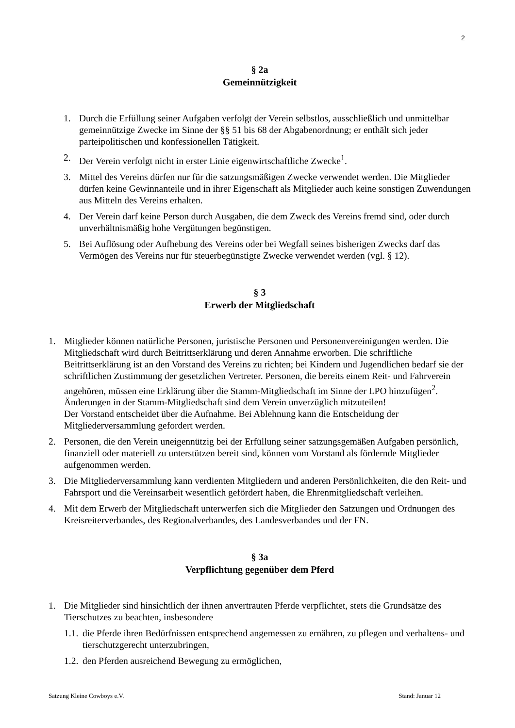2
§ 2a
Gemeinnützigkeit
1. Durch die Erfüllung seiner Aufgaben verfolgt der Verein selbstlos, ausschließlich und unmittelbar gemeinnützige Zwecke im Sinne der §§ 51 bis 68 der Abgabenordnung; er enthält sich jeder parteipolitischen und konfessionellen Tätigkeit.
2. Der Verein verfolgt nicht in erster Linie eigenwirtschaftliche Zwecke<sup>1</sup>.
3. Mittel des Vereins dürfen nur für die satzungsmäßigen Zwecke verwendet werden. Die Mitglieder dürfen keine Gewinnanteile und in ihrer Eigenschaft als Mitglieder auch keine sonstigen Zuwendungen aus Mitteln des Vereins erhalten.
4. Der Verein darf keine Person durch Ausgaben, die dem Zweck des Vereins fremd sind, oder durch unverhältnismäßig hohe Vergütungen begünstigen.
5. Bei Auflösung oder Aufhebung des Vereins oder bei Wegfall seines bisherigen Zwecks darf das Vermögen des Vereins nur für steuerbegünstigte Zwecke verwendet werden (vgl. § 12).
§ 3
Erwerb der Mitgliedschaft
1. Mitglieder können natürliche Personen, juristische Personen und Personenvereinigungen werden. Die Mitgliedschaft wird durch Beitrittserklärung und deren Annahme erworben. Die schriftliche Beitrittserklärung ist an den Vorstand des Vereins zu richten; bei Kindern und Jugendlichen bedarf sie der schriftlichen Zustimmung der gesetzlichen Vertreter. Personen, die bereits einem Reit- und Fahrverein angehören, müssen eine Erklärung über die Stamm-Mitgliedschaft im Sinne der LPO hinzufügen<sup>2</sup>. Änderungen in der Stamm-Mitgliedschaft sind dem Verein unverzüglich mitzuteilen!
Der Vorstand entscheidet über die Aufnahme. Bei Ablehnung kann die Entscheidung der Mitgliederversammlung gefordert werden.
2. Personen, die den Verein uneigennützig bei der Erfüllung seiner satzungsgemäßen Aufgaben persönlich, finanziell oder materiell zu unterstützen bereit sind, können vom Vorstand als fördernde Mitglieder aufgenommen werden.
3. Die Mitgliederversammlung kann verdienten Mitgliedern und anderen Persönlichkeiten, die den Reit- und Fahrsport und die Vereinsarbeit wesentlich gefördert haben, die Ehrenmitgliedschaft verleihen.
4. Mit dem Erwerb der Mitgliedschaft unterwerfen sich die Mitglieder den Satzungen und Ordnungen des Kreisreiterverbandes, des Regionalverbandes, des Landesverbandes und der FN.
§ 3a
Verpflichtung gegenüber dem Pferd
1. Die Mitglieder sind hinsichtlich der ihnen anvertrauten Pferde verpflichtet, stets die Grundsätze des Tierschutzes zu beachten, insbesondere
1.1. die Pferde ihren Bedürfnissen entsprechend angemessen zu ernähren, zu pflegen und verhaltens- und tierschutzgerecht unterzubringen,
1.2. den Pferden ausreichend Bewegung zu ermöglichen,
Satzung Kleine Cowboys e.V. Stand: Januar 12